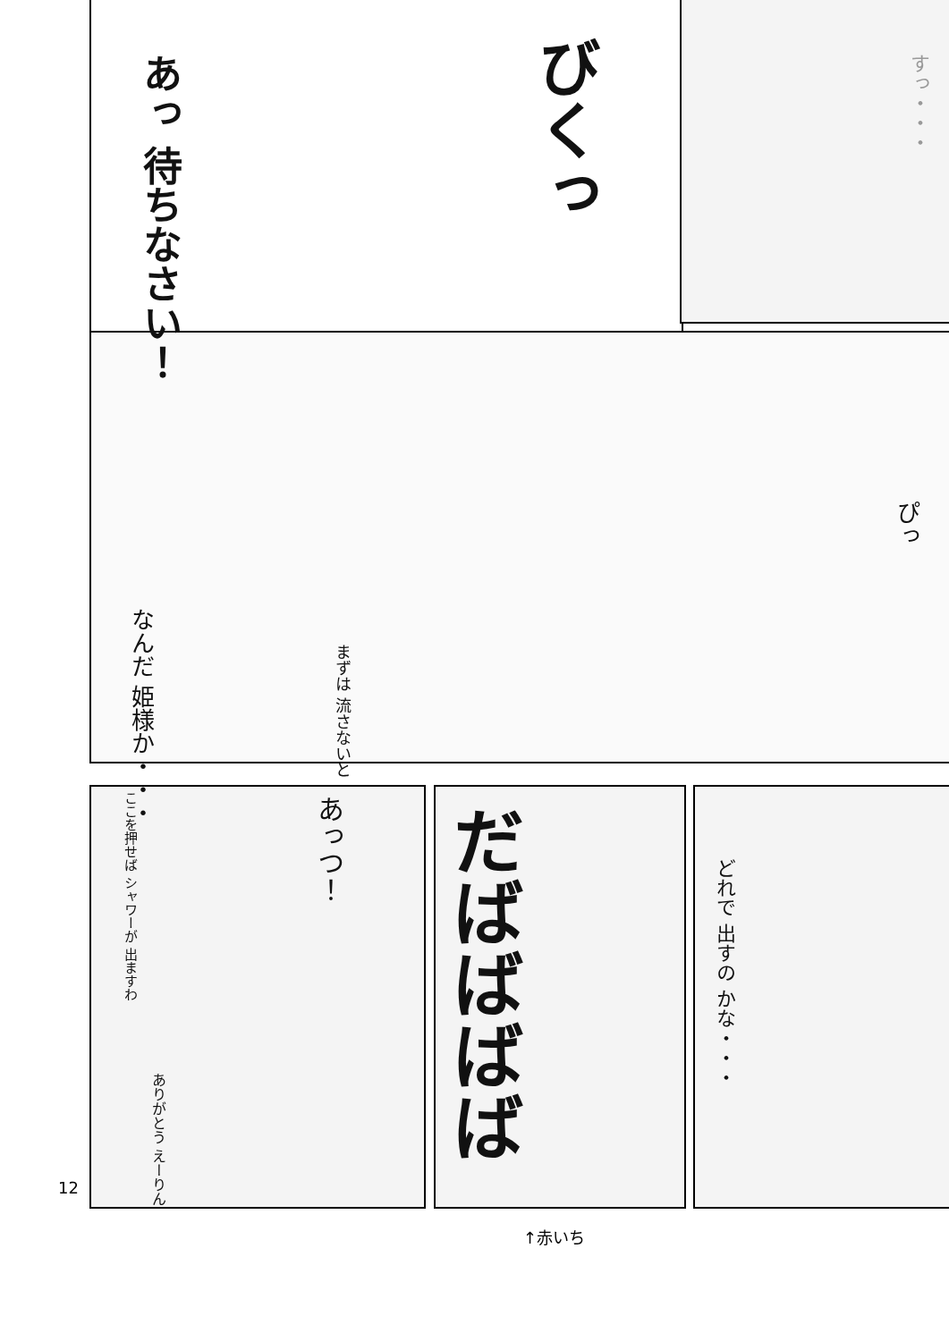あっ 待ちなさい！
びくっ
すっ・・・
ぴっ
なんだ 姫様か・・・
まずは 流さないと
ここを押せば シャワーが 出ますわ
あっつ！
だばばばば
どれで 出すの かな・・・
ありがとう えーりん
12
↑赤いち